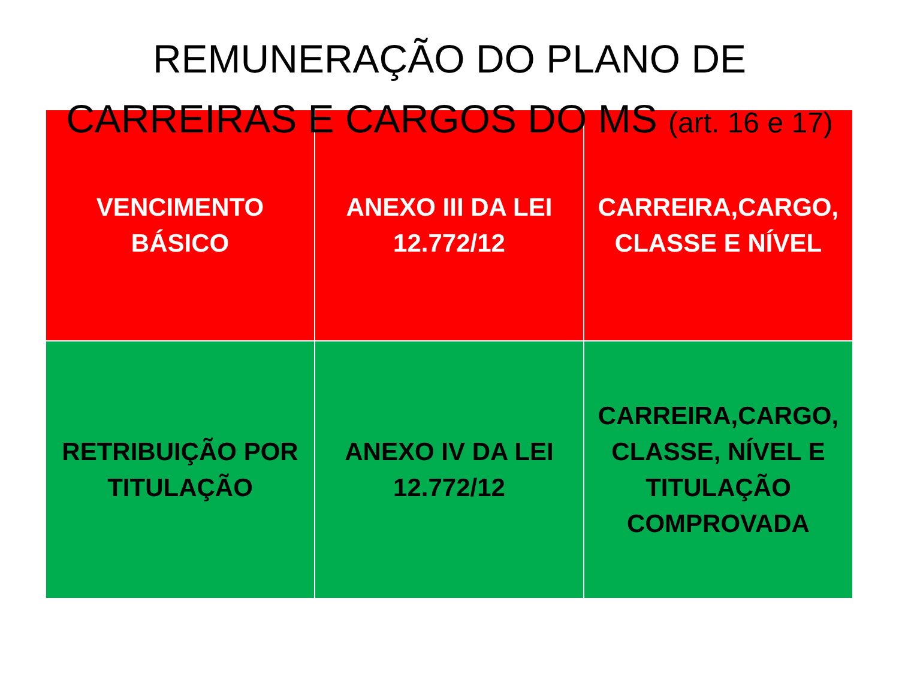REMUNERAÇÃO DO PLANO DE
CARREIRAS E CARGOS DO MS (art. 16 e 17)
| VENCIMENTO BÁSICO | ANEXO III DA LEI 12.772/12 | CARREIRA,CARGO, CLASSE E NÍVEL |
| RETRIBUIÇÃO POR TITULAÇÃO | ANEXO IV DA LEI 12.772/12 | CARREIRA,CARGO, CLASSE, NÍVEL E TITULAÇÃO COMPROVADA |